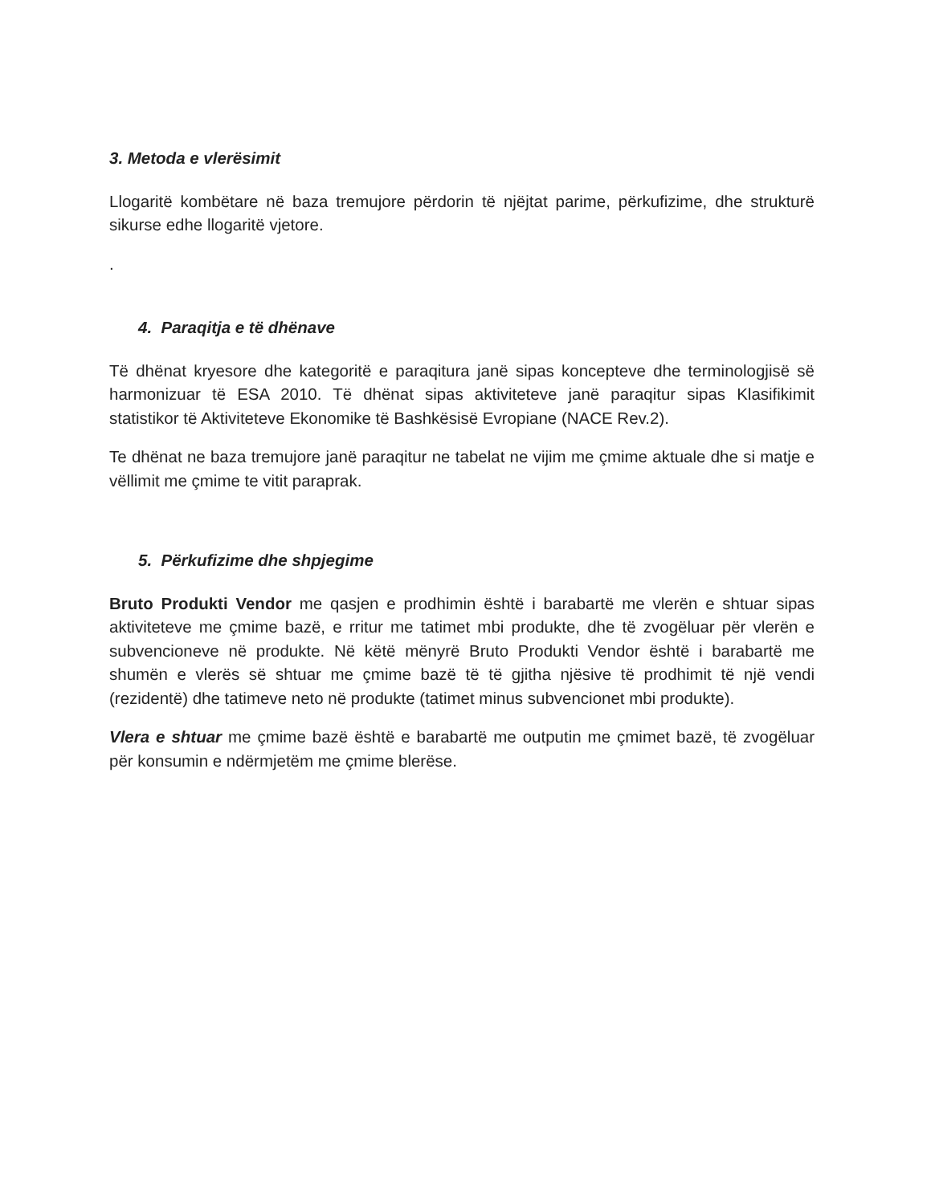3. Metoda e vlerësimit
Llogaritë kombëtare në baza tremujore përdorin të njëjtat parime, përkufizime, dhe strukturë sikurse edhe llogaritë vjetore.
.
4. Paraqitja e të dhënave
Të dhënat kryesore dhe kategoritë e paraqitura janë sipas koncepteve dhe terminologjisë së harmonizuar të ESA 2010. Të dhënat sipas aktiviteteve janë paraqitur sipas Klasifikimit statistikor të Aktiviteteve Ekonomike të Bashkësisë Evropiane (NACE Rev.2).
Te dhënat ne baza tremujore janë paraqitur ne tabelat ne vijim me çmime aktuale dhe si matje e vëllimit me çmime te vitit paraprak.
5. Përkufizime dhe shpjegime
Bruto Produkti Vendor me qasjen e prodhimin është i barabartë me vlerën e shtuar sipas aktiviteteve me çmime bazë, e rritur me tatimet mbi produkte, dhe të zvogëluar për vlerën e subvencioneve në produkte. Në këtë mënyrë Bruto Produkti Vendor është i barabartë me shumën e vlerës së shtuar me çmime bazë të të gjitha njësive të prodhimit të një vendi (rezidentë) dhe tatimeve neto në produkte (tatimet minus subvencionet mbi produkte).
Vlera e shtuar me çmime bazë është e barabartë me outputin me çmimet bazë, të zvogëluar për konsumin e ndërmjetëm me çmime blerëse.